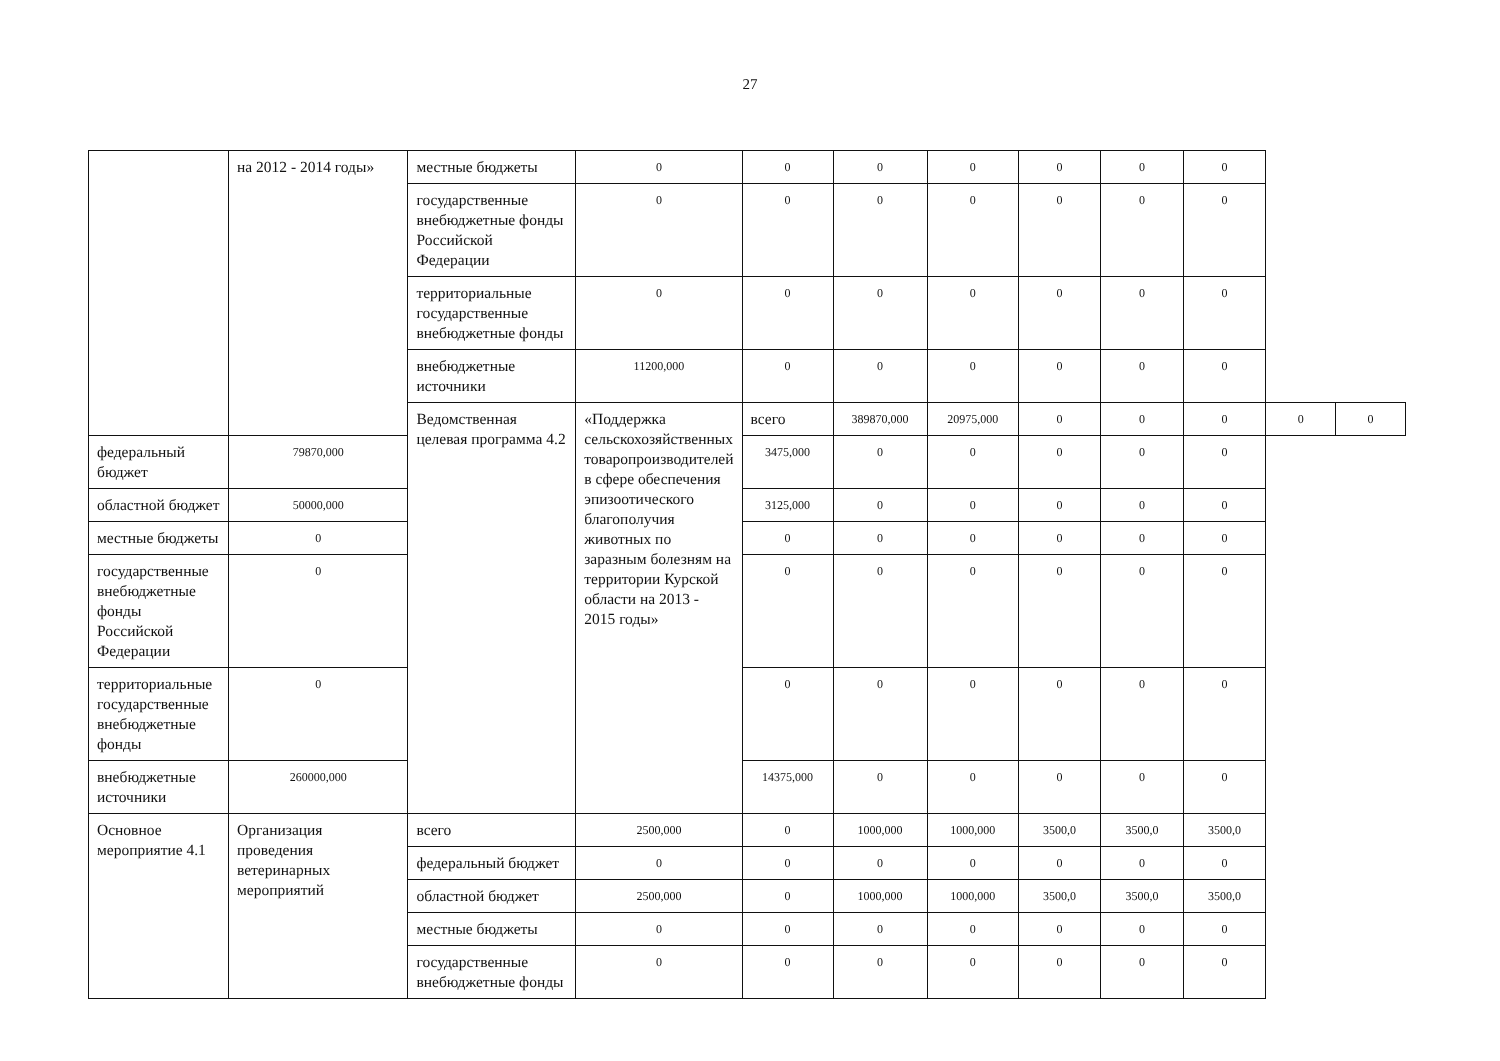27
| | на 2012 - 2014 годы» | местные бюджеты | 0 | 0 | 0 | 0 | 0 | 0 | 0 | | |
| | | государственные внебюджетные фонды Российской Федерации | 0 | 0 | 0 | 0 | 0 | 0 | 0 | | |
| | | территориальные государственные внебюджетные фонды | 0 | 0 | 0 | 0 | 0 | 0 | 0 | | |
| | | внебюджетные источники | 11200,000 | 0 | 0 | 0 | 0 | 0 | 0 | | |
| | | Ведомственная целевая программа 4.2 | «Поддержка сельскохозяйственных товаропроизводителей в сфере обеспечения эпизоотического благополучия животных по заразным болезням на территории Курской области на 2013 - 2015 годы» | всего | 389870,000 | 20975,000 | 0 | 0 | 0 | 0 | 0 |
| федеральный бюджет | 79870,000 | | | 3475,000 | 0 | 0 | 0 | 0 | 0 | | |
| областной бюджет | 50000,000 | | | 3125,000 | 0 | 0 | 0 | 0 | 0 | | |
| местные бюджеты | 0 | | | 0 | 0 | 0 | 0 | 0 | 0 | | |
| государственные внебюджетные фонды Российской Федерации | 0 | | | 0 | 0 | 0 | 0 | 0 | 0 | | |
| территориальные государственные внебюджетные фонды | 0 | | | 0 | 0 | 0 | 0 | 0 | 0 | | |
| внебюджетные источники | 260000,000 | | | 14375,000 | 0 | 0 | 0 | 0 | 0 | | |
| Основное мероприятие 4.1 | Организация проведения ветеринарных мероприятий | всего | 2500,000 | 0 | 1000,000 | 1000,000 | 3500,0 | 3500,0 | 3500,0 | | |
| | | федеральный бюджет | 0 | 0 | 0 | 0 | 0 | 0 | 0 | | |
| | | областной бюджет | 2500,000 | 0 | 1000,000 | 1000,000 | 3500,0 | 3500,0 | 3500,0 | | |
| | | местные бюджеты | 0 | 0 | 0 | 0 | 0 | 0 | 0 | | |
| | | государственные внебюджетные фонды | 0 | 0 | 0 | 0 | 0 | 0 | 0 | | |